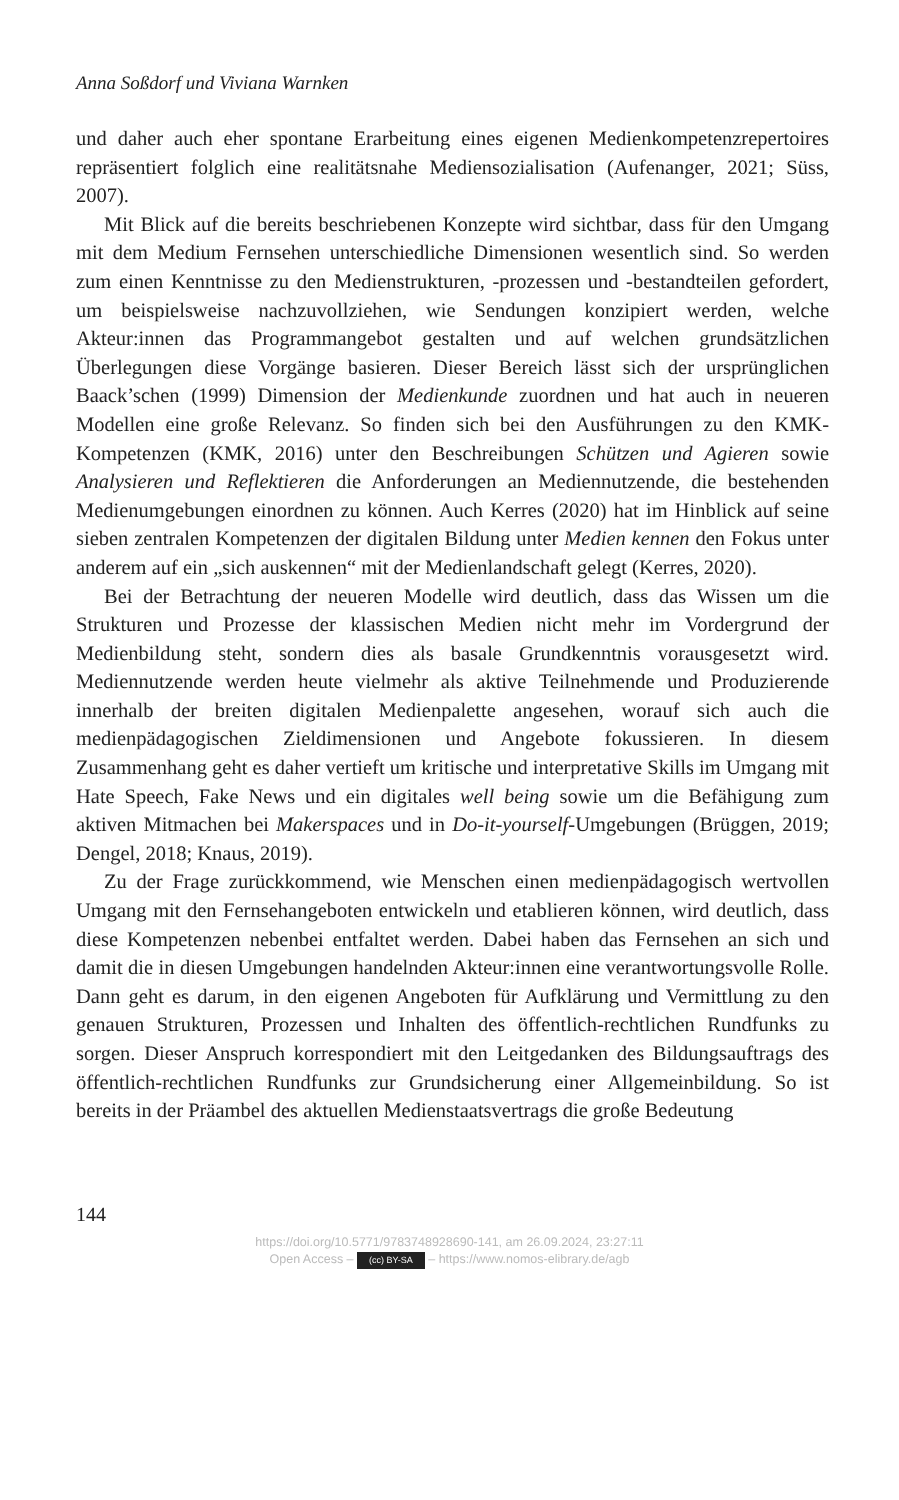Anna Soßdorf und Viviana Warnken
und daher auch eher spontane Erarbeitung eines eigenen Medienkompetenzrepertoires repräsentiert folglich eine realitätsnahe Mediensozialisation (Aufenanger, 2021; Süss, 2007).
Mit Blick auf die bereits beschriebenen Konzepte wird sichtbar, dass für den Umgang mit dem Medium Fernsehen unterschiedliche Dimensionen wesentlich sind. So werden zum einen Kenntnisse zu den Medienstrukturen, -prozessen und -bestandteilen gefordert, um beispielsweise nachzuvollziehen, wie Sendungen konzipiert werden, welche Akteur:innen das Programmangebot gestalten und auf welchen grundsätzlichen Überlegungen diese Vorgänge basieren. Dieser Bereich lässt sich der ursprünglichen Baack’schen (1999) Dimension der Medienkunde zuordnen und hat auch in neueren Modellen eine große Relevanz. So finden sich bei den Ausführungen zu den KMK-Kompetenzen (KMK, 2016) unter den Beschreibungen Schützen und Agieren sowie Analysieren und Reflektieren die Anforderungen an Mediennutzende, die bestehenden Medienumgebungen einordnen zu können. Auch Kerres (2020) hat im Hinblick auf seine sieben zentralen Kompetenzen der digitalen Bildung unter Medien kennen den Fokus unter anderem auf ein „sich auskennen“ mit der Medienlandschaft gelegt (Kerres, 2020).
Bei der Betrachtung der neueren Modelle wird deutlich, dass das Wissen um die Strukturen und Prozesse der klassischen Medien nicht mehr im Vordergrund der Medienbildung steht, sondern dies als basale Grundkenntnis vorausgesetzt wird. Mediennutzende werden heute vielmehr als aktive Teilnehmende und Produzierende innerhalb der breiten digitalen Medienpalette angesehen, worauf sich auch die medienpädagogischen Zieldimensionen und Angebote fokussieren. In diesem Zusammenhang geht es daher vertieft um kritische und interpretative Skills im Umgang mit Hate Speech, Fake News und ein digitales well being sowie um die Befähigung zum aktiven Mitmachen bei Makerspaces und in Do-it-yourself-Umgebungen (Brüggen, 2019; Dengel, 2018; Knaus, 2019).
Zu der Frage zurückkommend, wie Menschen einen medienpädagogisch wertvollen Umgang mit den Fernsehangeboten entwickeln und etablieren können, wird deutlich, dass diese Kompetenzen nebenbei entfaltet werden. Dabei haben das Fernsehen an sich und damit die in diesen Umgebungen handelnden Akteur:innen eine verantwortungsvolle Rolle. Dann geht es darum, in den eigenen Angeboten für Aufklärung und Vermittlung zu den genauen Strukturen, Prozessen und Inhalten des öffentlich-rechtlichen Rundfunks zu sorgen. Dieser Anspruch korrespondiert mit den Leitgedanken des Bildungsauftrags des öffentlich-rechtlichen Rundfunks zur Grundsicherung einer Allgemeinbildung. So ist bereits in der Präambel des aktuellen Medienstaatsvertrags die große Bedeutung
144
https://doi.org/10.5771/9783748928690-141, am 26.09.2024, 23:27:11
Open Access – (cc) BY-SA – https://www.nomos-elibrary.de/agb